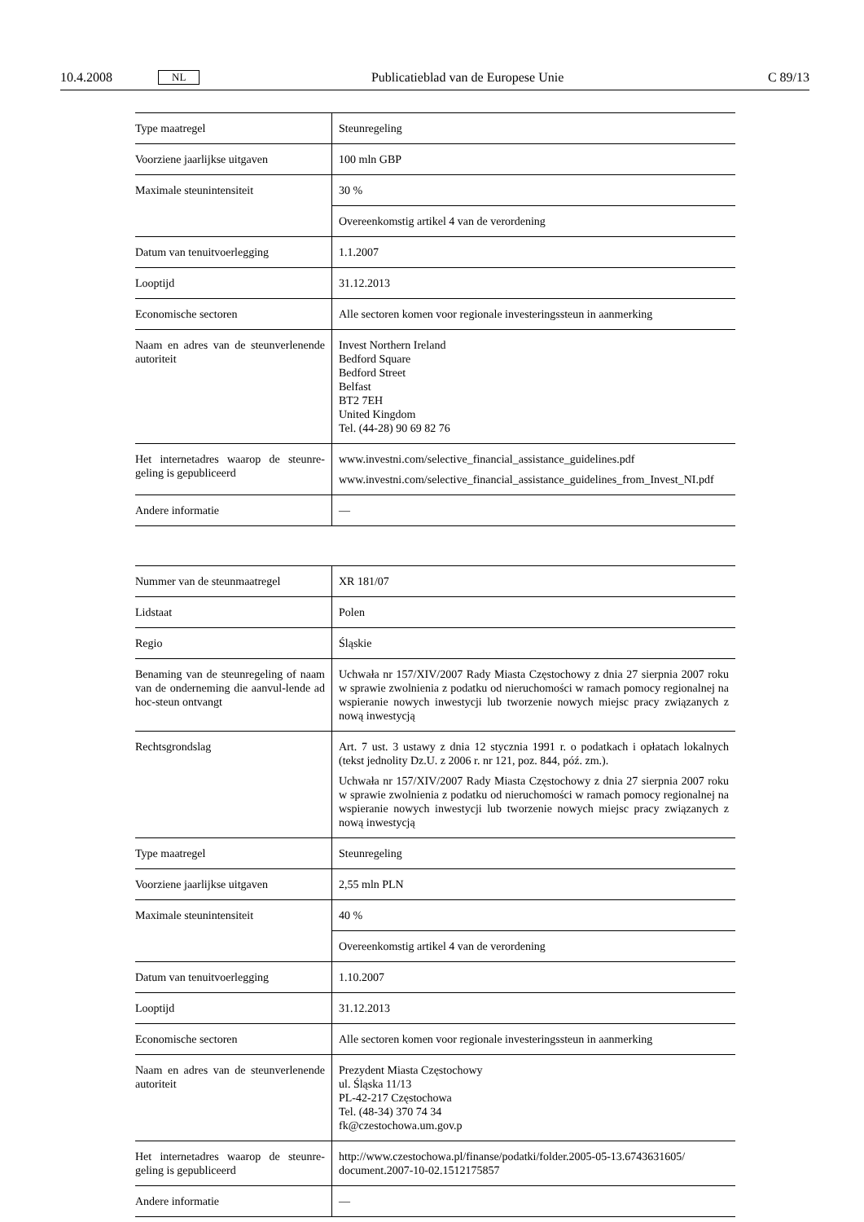10.4.2008 NL Publicatieblad van de Europese Unie C 89/13
| Type maatregel | Steunregeling |
| Voorziene jaarlijkse uitgaven | 100 mln GBP |
| Maximale steunintensiteit | 30 % |
| | Overeenkomstig artikel 4 van de verordening |
| Datum van tenuitvoerlegging | 1.1.2007 |
| Looptijd | 31.12.2013 |
| Economische sectoren | Alle sectoren komen voor regionale investeringssteun in aanmerking |
| Naam en adres van de steunverlenende autoriteit | Invest Northern Ireland Bedford Square Bedford Street Belfast BT2 7EH United Kingdom Tel. (44-28) 90 69 82 76 |
| Het internetadres waarop de steunre-geling is gepubliceerd | www.investni.com/selective_financial_assistance_guidelines.pdf www.investni.com/selective_financial_assistance_guidelines_from_Invest_NI.pdf |
| Andere informatie | — |
| Nummer van de steunmaatregel | XR 181/07 |
| Lidstaat | Polen |
| Regio | Śląskie |
| Benaming van de steunregeling of naam van de onderneming die aanvul-lende ad hoc-steun ontvangt | Uchwała nr 157/XIV/2007 Rady Miasta Częstochowy z dnia 27 sierpnia 2007 roku w sprawie zwolnienia z podatku od nieruchomości w ramach pomocy regionalnej na wspieranie nowych inwestycji lub tworzenie nowych miejsc pracy związanych z nową inwestycją |
| Rechtsgrondslag | Art. 7 ust. 3 ustawy z dnia 12 stycznia 1991 r. o podatkach i opłatach lokalnych (tekst jednolity Dz.U. z 2006 r. nr 121, poz. 844, póź. zm.). Uchwała nr 157/XIV/2007 Rady Miasta Częstochowy z dnia 27 sierpnia 2007 roku w sprawie zwolnienia z podatku od nieruchomości w ramach pomocy regionalnej na wspieranie nowych inwestycji lub tworzenie nowych miejsc pracy związanych z nową inwestycją |
| Type maatregel | Steunregeling |
| Voorziene jaarlijkse uitgaven | 2,55 mln PLN |
| Maximale steunintensiteit | 40 % |
| | Overeenkomstig artikel 4 van de verordening |
| Datum van tenuitvoerlegging | 1.10.2007 |
| Looptijd | 31.12.2013 |
| Economische sectoren | Alle sectoren komen voor regionale investeringssteun in aanmerking |
| Naam en adres van de steunverlenende autoriteit | Prezydent Miasta Częstochowy ul. Śląska 11/13 PL-42-217 Częstochowa Tel. (48-34) 370 74 34 fk@czestochowa.um.gov.p |
| Het internetadres waarop de steunre-geling is gepubliceerd | http://www.czestochowa.pl/finanse/podatki/folder.2005-05-13.6743631605/ document.2007-10-02.1512175857 |
| Andere informatie | — |